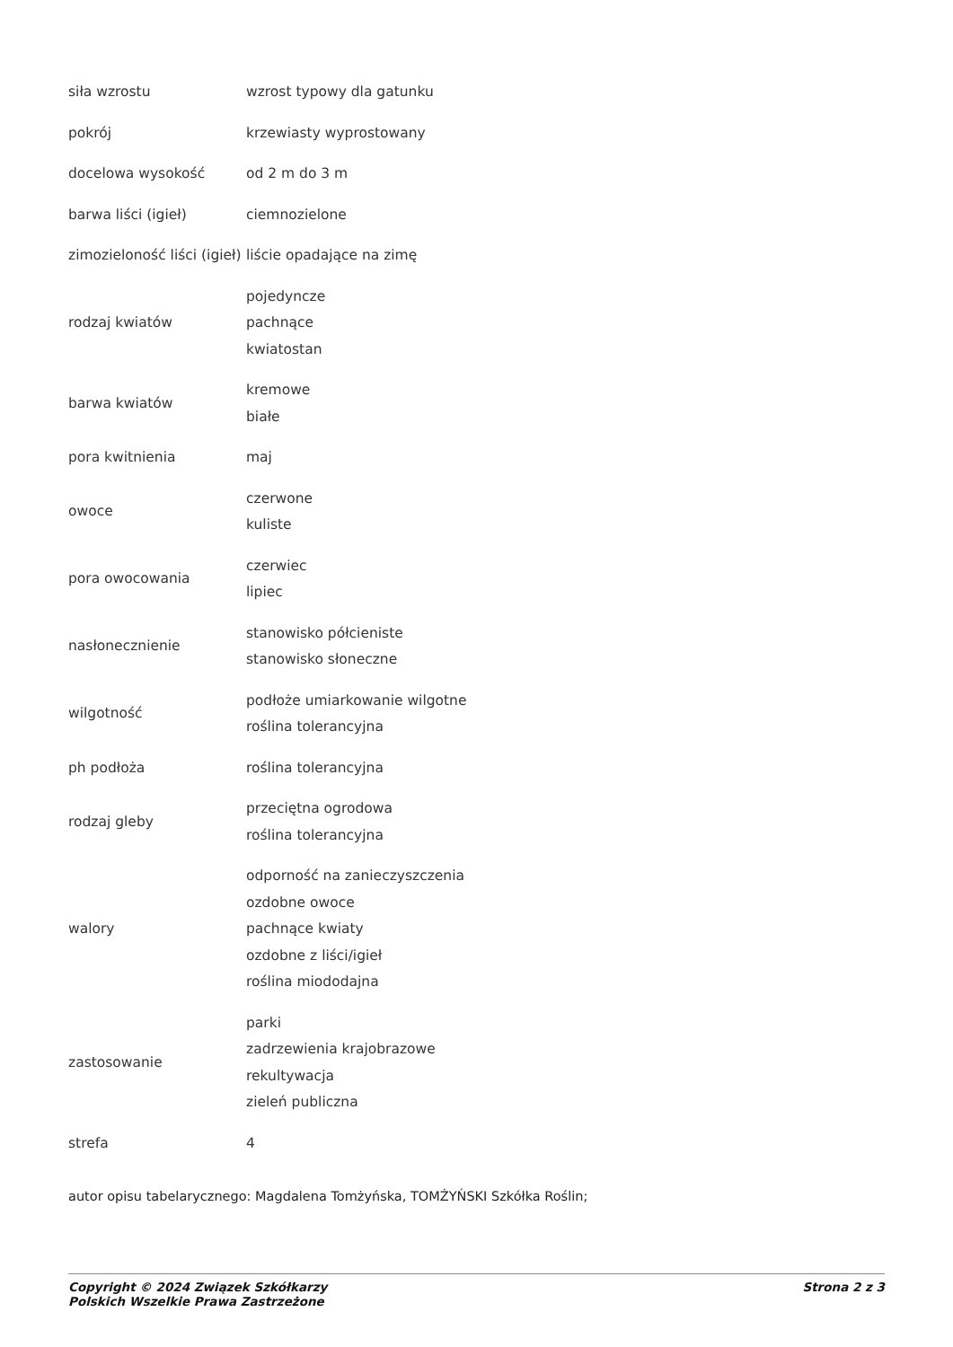| siła wzrostu | wzrost typowy dla gatunku |
| pokrój | krzewiasty wyprostowany |
| docelowa wysokość | od 2 m do 3 m |
| barwa liści (igieł) | ciemnozielone |
| zimozieloność liści (igieł) | liście opadające na zimę |
| rodzaj kwiatów | pojedyncze pachnące kwiatostan |
| barwa kwiatów | kremowe białe |
| pora kwitnienia | maj |
| owoce | czerwone kuliste |
| pora owocowania | czerwiec lipiec |
| nasłonecznienie | stanowisko półcieniste stanowisko słoneczne |
| wilgotność | podłoże umiarkowanie wilgotne roślina tolerancyjna |
| ph podłoża | roślina tolerancyjna |
| rodzaj gleby | przeciętna ogrodowa roślina tolerancyjna |
| walory | odporność na zanieczyszczenia ozdobne owoce pachnące kwiaty ozdobne z liści/igieł roślina miododajna |
| zastosowanie | parki zadrzewienia krajobrazowe rekultywacja zieleń publiczna |
| strefa | 4 |
autor opisu tabelarycznego: Magdalena Tomżyńska, TOMŻYŃSKI Szkółka Roślin;
Copyright © 2024 Związek Szkółkarzy
Polskich Wszelkie Prawa Zastrzeżone
Strona 2 z 3